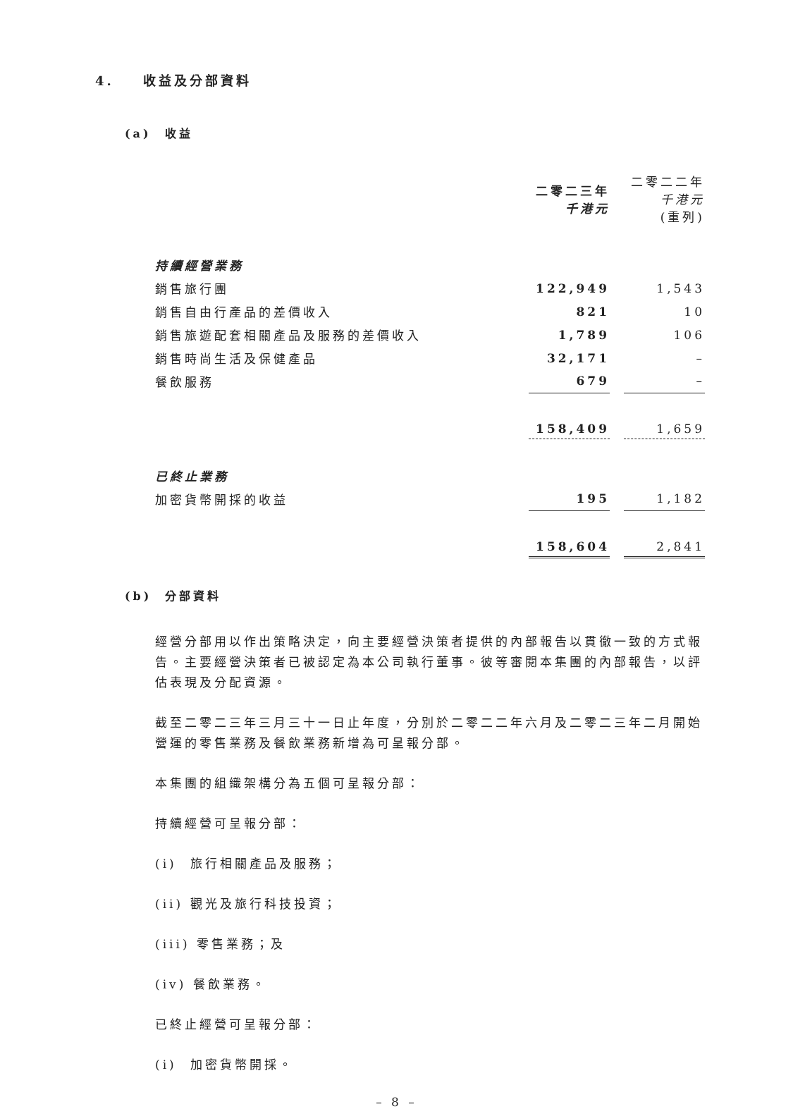4. 收益及分部資料
(a) 收益
| | 二零二三年 千港元 | | 二零二二年 千港元 (重列) |
| 持續經營業務 | | | |
| 銷售旅行團 | 122,949 | | 1,543 |
| 銷售自由行產品的差價收入 | 821 | | 10 |
| 銷售旅遊配套相關產品及服務的差價收入 | 1,789 | | 106 |
| 銷售時尚生活及保健產品 | 32,171 | | – |
| 餐飲服務 | 679 | | – |
| | 158,409 | | 1,659 |
| 已終止業務 | | | |
| 加密貨幣開採的收益 | 195 | | 1,182 |
| | 158,604 | | 2,841 |
(b) 分部資料
經營分部用以作出策略決定，向主要經營決策者提供的內部報告以貫徹一致的方式報告。主要經營決策者已被認定為本公司執行董事。彼等審閱本集團的內部報告，以評估表現及分配資源。
截至二零二三年三月三十一日止年度，分別於二零二二年六月及二零二三年二月開始營運的零售業務及餐飲業務新增為可呈報分部。
本集團的組織架構分為五個可呈報分部：
持續經營可呈報分部：
(i) 旅行相關產品及服務；
(ii) 觀光及旅行科技投資；
(iii) 零售業務；及
(iv) 餐飲業務。
已終止經營可呈報分部：
(i) 加密貨幣開採。
– 8 –